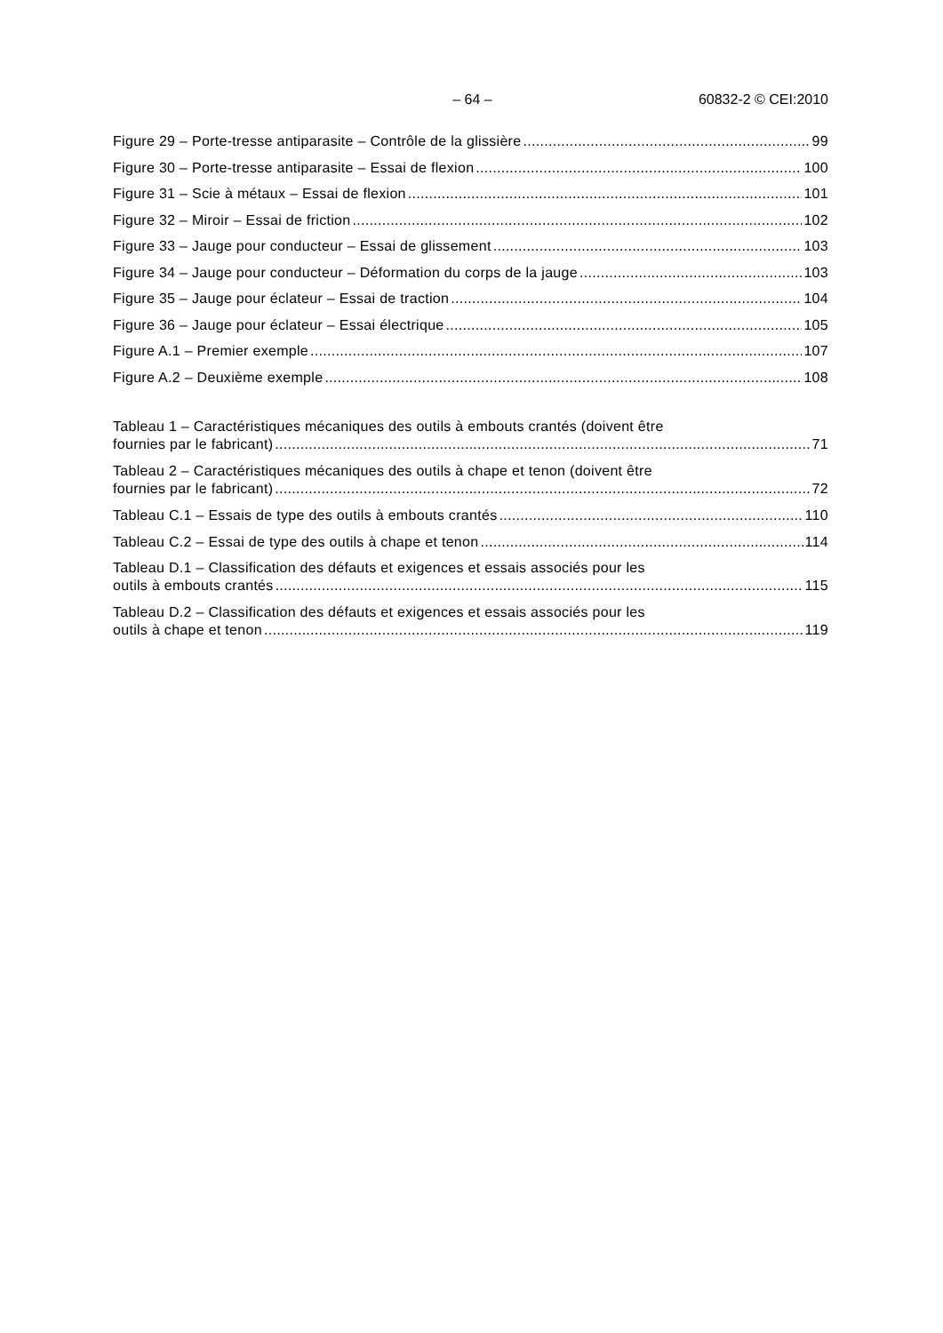– 64 – 60832-2 © CEI:2010
Figure 29 – Porte-tresse antiparasite – Contrôle de la glissière 99
Figure 30 – Porte-tresse antiparasite – Essai de flexion 100
Figure 31 – Scie à métaux – Essai de flexion 101
Figure 32 – Miroir – Essai de friction 102
Figure 33 – Jauge pour conducteur – Essai de glissement 103
Figure 34 – Jauge pour conducteur – Déformation du corps de la jauge 103
Figure 35 – Jauge pour éclateur – Essai de traction 104
Figure 36 – Jauge pour éclateur – Essai électrique 105
Figure A.1 – Premier exemple 107
Figure A.2 – Deuxième exemple 108
Tableau 1 – Caractéristiques mécaniques des outils à embouts crantés (doivent être
fournies par le fabricant) 71
Tableau 2 – Caractéristiques mécaniques des outils à chape et tenon (doivent être
fournies par le fabricant) 72
Tableau C.1 – Essais de type des outils à embouts crantés 110
Tableau C.2 – Essai de type des outils à chape et tenon 114
Tableau D.1 – Classification des défauts et exigences et essais associés pour les
outils à embouts crantés 115
Tableau D.2 – Classification des défauts et exigences et essais associés pour les
outils à chape et tenon 119